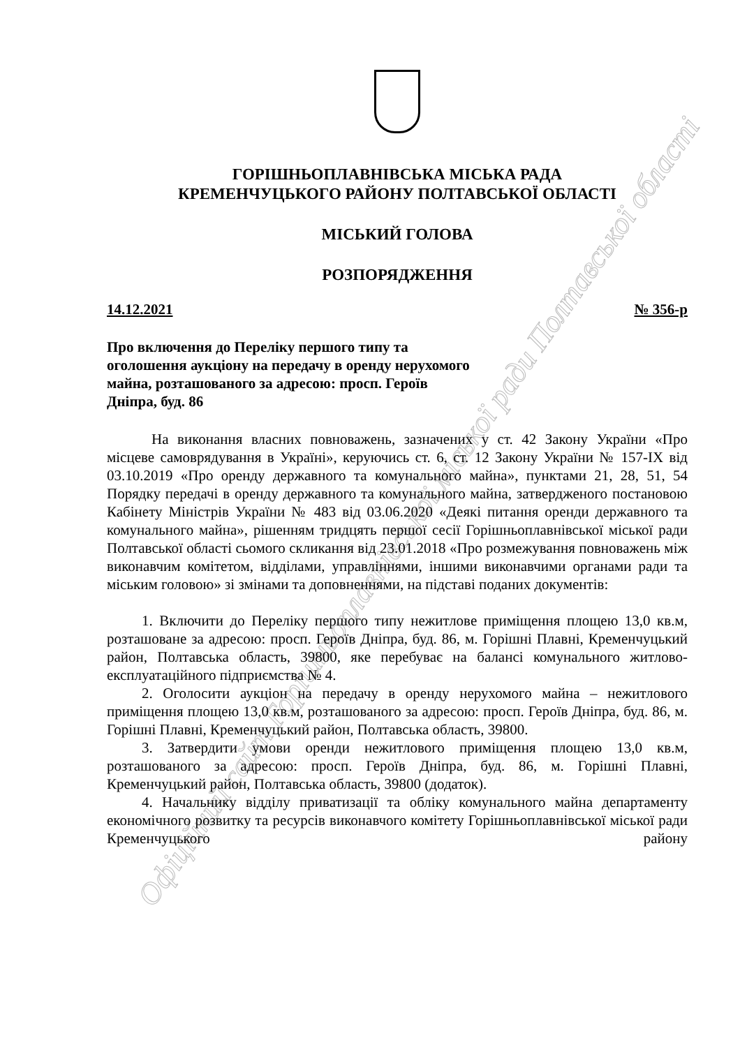Офіційний сайт Горішньоплавнівської міської ради Полтавської області
ГОРІШНЬОПЛАВНІВСЬКА МІСЬКА РАДА
КРЕМЕНЧУЦЬКОГО РАЙОНУ ПОЛТАВСЬКОЇ ОБЛАСТІ
МІСЬКИЙ ГОЛОВА
РОЗПОРЯДЖЕННЯ
14.12.2021 № 356-р
Про включення до Переліку першого типу та оголошення аукціону на передачу в оренду нерухомого майна, розташованого за адресою: просп. Героїв Дніпра, буд. 86
На виконання власних повноважень, зазначених у ст. 42 Закону України «Про місцеве самоврядування в Україні», керуючись ст. 6, ст. 12 Закону України № 157-IX від 03.10.2019 «Про оренду державного та комунального майна», пунктами 21, 28, 51, 54 Порядку передачі в оренду державного та комунального майна, затвердженого постановою Кабінету Міністрів України № 483 від 03.06.2020 «Деякі питання оренди державного та комунального майна», рішенням тридцять першої сесії Горішньоплавнівської міської ради Полтавської області сьомого скликання від 23.01.2018 «Про розмежування повноважень між виконавчим комітетом, відділами, управліннями, іншими виконавчими органами ради та міським головою» зі змінами та доповненнями, на підставі поданих документів:
1. Включити до Переліку першого типу нежитлове приміщення площею 13,0 кв.м, розташоване за адресою: просп. Героїв Дніпра, буд. 86, м. Горішні Плавні, Кременчуцький район, Полтавська область, 39800, яке перебуває на балансі комунального житлово-експлуатаційного підприємства № 4.
2. Оголосити аукціон на передачу в оренду нерухомого майна – нежитлового приміщення площею 13,0 кв.м, розташованого за адресою: просп. Героїв Дніпра, буд. 86, м. Горішні Плавні, Кременчуцький район, Полтавська область, 39800.
3. Затвердити умови оренди нежитлового приміщення площею 13,0 кв.м, розташованого за адресою: просп. Героїв Дніпра, буд. 86, м. Горішні Плавні, Кременчуцький район, Полтавська область, 39800 (додаток).
4. Начальнику відділу приватизації та обліку комунального майна департаменту економічного розвитку та ресурсів виконавчого комітету Горішньоплавнівської міської ради Кременчуцького району